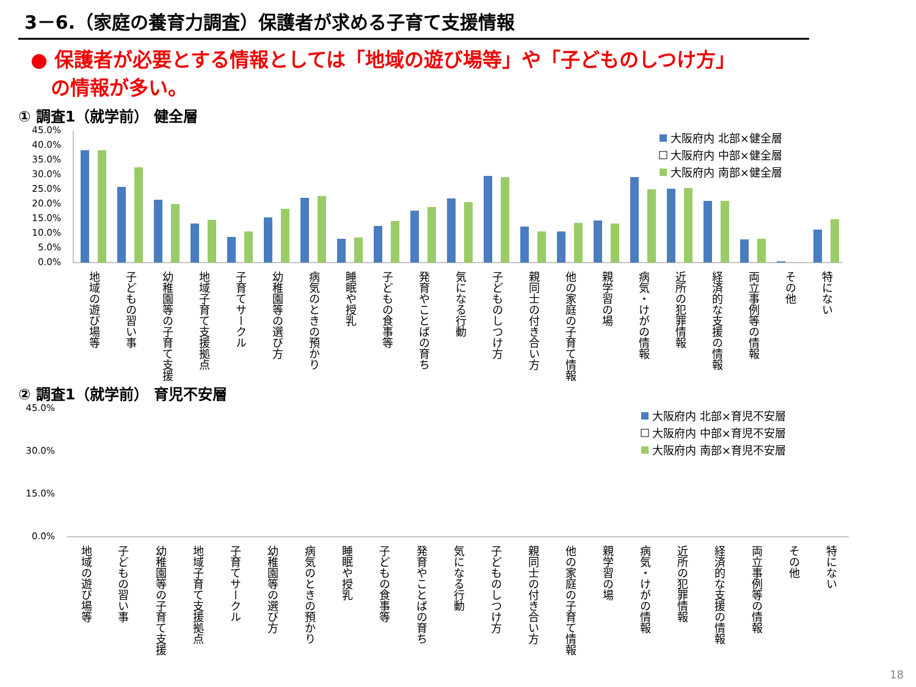3－6.（家庭の養育力調査）保護者が求める子育て支援情報
● 保護者が必要とする情報としては「地域の遊び場等」や「子どものしつけ方」
の情報が多い。
① 調査1（就学前） 健全層
45.0%
40.0%
35.0%
30.0%
25.0%
20.0%
15.0%
10.0%
5.0%
0.0%
大阪府内 北部×健全層
大阪府内 中部×健全層
大阪府内 南部×健全層
地域の遊び場等
子どもの習い事
幼稚園等の子育て支援
地域子育て支援拠点
子育てサークル
幼稚園等の選び方
病気のときの預かり
睡眠や授乳
子どもの食事等
発育やことばの育ち
気になる行動
子どものしつけ方
親同士の付き合い方
他の家庭の子育て情報
親学習の場
病気・けがの情報
近所の犯罪情報
経済的な支援の情報
両立事例等の情報
その他
特にない
② 調査1（就学前） 育児不安層
45.0%
30.0%
15.0%
0.0%
大阪府内 北部×育児不安層
大阪府内 中部×育児不安層
大阪府内 南部×育児不安層
地域の遊び場等
子どもの習い事
幼稚園等の子育て支援
地域子育て支援拠点
子育てサークル
幼稚園等の選び方
病気のときの預かり
睡眠や授乳
子どもの食事等
発育やことばの育ち
気になる行動
子どものしつけ方
親同士の付き合い方
他の家庭の子育て情報
親学習の場
病気・けがの情報
近所の犯罪情報
経済的な支援の情報
両立事例等の情報
その他
特にない
18